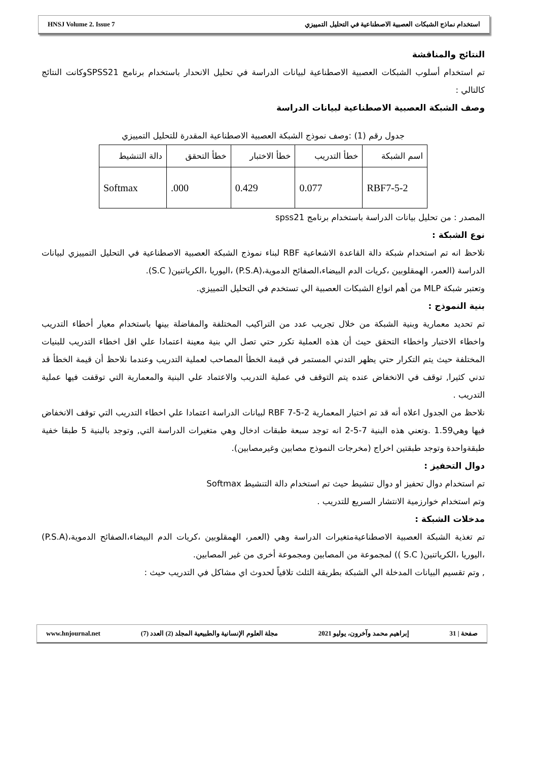HNSJ Volume 2. Issue 7 استخدام نماذج الشبكات العصبية الاصطناعية في التحليل التمييزي
النتائج والمناقشة
تم استخدام أسلوب الشبكات العصبية الاصطناعية لبيانات الدراسة في تحليل الانحدار باستخدام برنامج SPSS21وكانت النتائج كالتالي :
وصف الشبكة العصبية الاصطناعية لبيانات الدراسة
جدول رقم (1) :وصف نموذج الشبكة العصبية الاصطناعية المقدرة للتحليل التمييزي
| اسم الشبكة | خطأ التدريب | خطأ الاختبار | خطأ التحقق | دالة التنشيط |
| --- | --- | --- | --- | --- |
| RBF7-5-2 | 0.077 | 0.429 | 000. | Softmax |
المصدر : من تحليل بيانات الدراسة باستخدام برنامج spss21
نوع الشبكة :
نلاحظ انه تم استخدام شبكة دالة القاعدة الاشعاعية RBF لبناء نموذج الشبكة العصبية الاصطناعية في التحليل التمييزي لبيانات الدراسة (العمر، الهمقلوبين ،كريات الدم البيضاء،الصفائح الدموية،(P.S.A) ،اليوريا ،الكرياتنين( S.C).
وتعتبر شبكة MLP من أهم انواع الشبكات العصبية الي تستخدم في التحليل التمييزي.
بنية النموذج :
تم تحديد معمارية وبنية الشبكة من خلال تجريب عدد من التراكيب المختلفة والمفاضلة بينها باستخدام معيار أخطاء التدريب واخطاء الاختبار واخطاء التحقق حيث أن هذه العملية تكرر حتي تصل الي بنية معينة اعتمادا علي اقل اخطاء التدريب للبنيات المختلفة حيث يتم التكرار حتي يظهر التدني المستمر في قيمة الخطأ المصاحب لعملية التدريب وعندما نلاحظ أن قيمة الخطأ قد تدني كثيرا, توقف في الانخفاض عنده يتم التوقف في عملية التدريب والاعتماد علي البنية والمعمارية التي توقفت فيها عملية التدريب .
نلاحظ من الجدول اعلاه أنه قد تم اختيار المعمارية RBF 7-5-2 لبيانات الدراسة اعتمادا علي اخطاء التدريب التي توقف الانخفاض فيها وهي1.59 .وتعني هذه البنية 7-5-2 انه توجد سبعة طبقات ادخال وهي متغيرات الدراسة التي, وتوجد بالبنية 5 طبقا خفية طبقةواحدة وتوجد طبقتين اخراج (مخرجات النموذج مصابين وغيرمصابين).
دوال التحفيز :
تم استخدام دوال تحفيز او دوال تنشيط حيث تم استخدام دالة التنشيط Softmax
وتم استخدام خوارزمية الانتشار السريع للتدريب .
مدخلات الشبكة :
تم تغذية الشبكة العصبية الاصطناعيةمتغيرات الدراسة وهي (العمر، الهمقلوبين ،كريات الدم البيضاء،الصفائح الدموية،(P.S.A) ،اليوريا ،الكرياتنين( S.C )) لمجموعة من المصابين ومجموعة أخرى من غير المصابين.
, وتم تقسيم البيانات المدخلة الي الشبكة بطريقة الثلث تلافياً لحدوث اي مشاكل في التدريب حيث :
www.hnjournal.net مجلة العلوم الإنسانية والطبيعية المجلد (2) العدد (7) إبراهيم محمد وآخرون، يوليو 2021 صفحة | 31